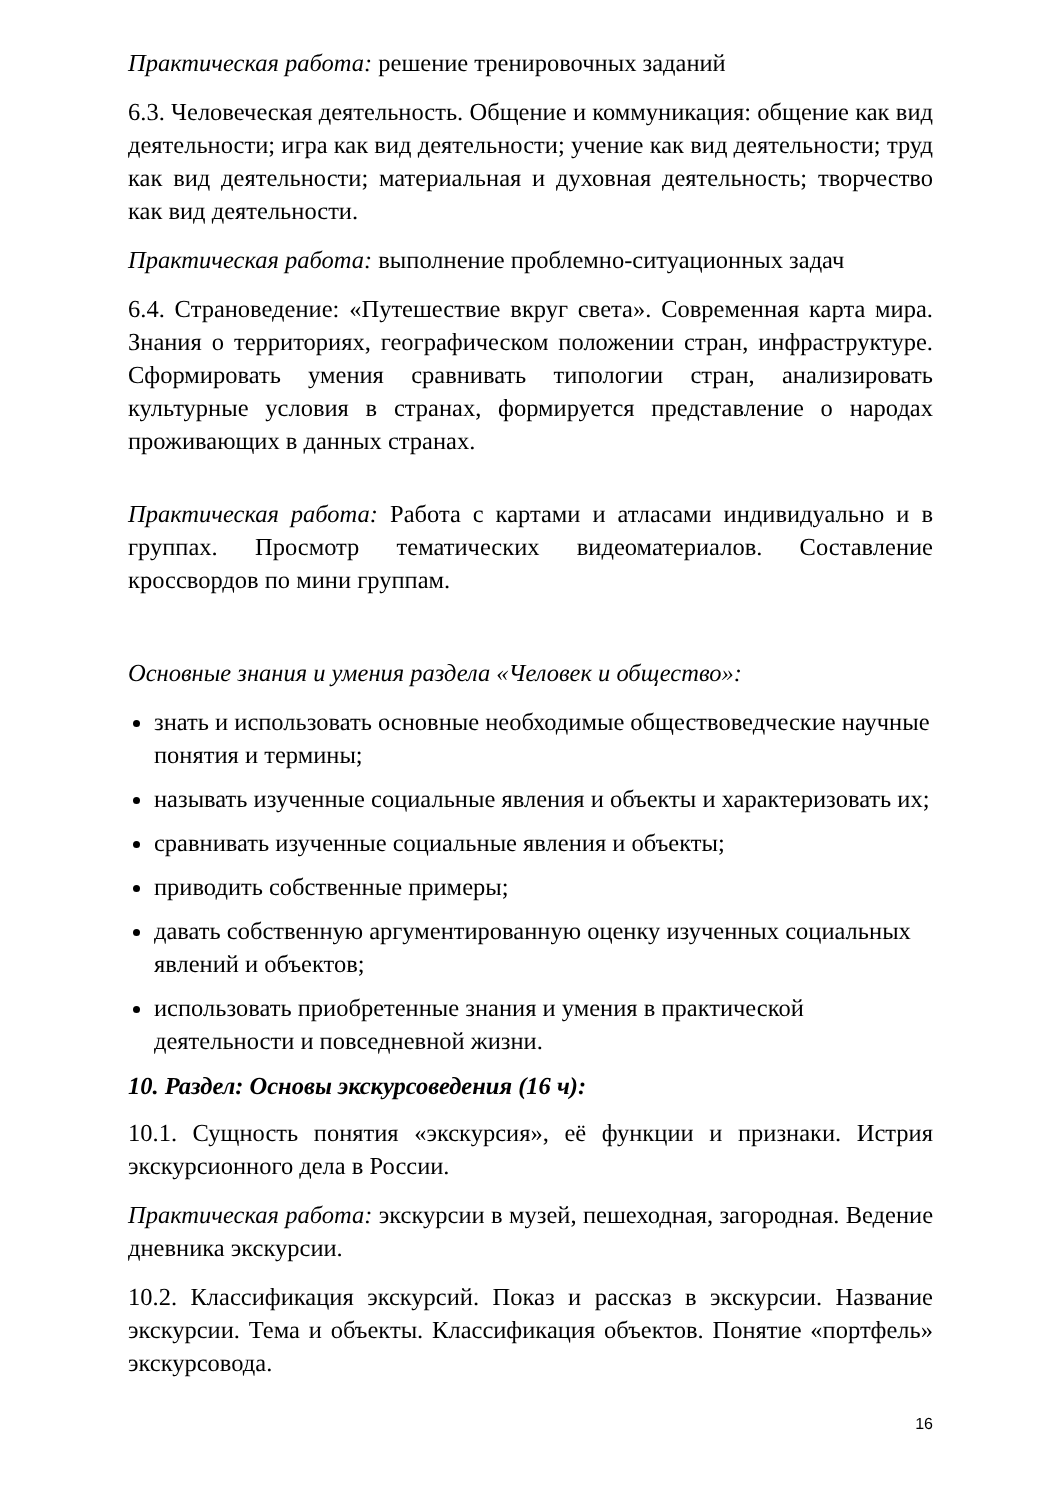Практическая работа: решение тренировочных заданий
6.3. Человеческая деятельность. Общение и коммуникация: общение как вид деятельности; игра как вид деятельности; учение как вид деятельности; труд как вид деятельности; материальная и духовная деятельность; творчество как вид деятельности.
Практическая работа: выполнение проблемно-ситуационных задач
6.4. Страноведение: «Путешествие вкруг света». Современная карта мира. Знания о территориях, географическом положении стран, инфраструктуре. Сформировать умения сравнивать типологии стран, анализировать культурные условия в странах, формируется представление о народах проживающих в данных странах.
Практическая работа: Работа с картами и атласами индивидуально и в группах. Просмотр тематических видеоматериалов. Составление кроссвордов по мини группам.
Основные знания и умения раздела «Человек и общество»:
знать и использовать основные необходимые обществоведческие научные понятия и термины;
называть изученные социальные явления и объекты и характеризовать их;
сравнивать изученные социальные явления и объекты;
приводить собственные примеры;
давать собственную аргументированную оценку изученных социальных явлений и объектов;
использовать приобретенные знания и умения в практической деятельности и повседневной жизни.
10. Раздел: Основы экскурсоведения (16 ч):
10.1. Сущность понятия «экскурсия», её функции и признаки. Истрия экскурсионного дела в России.
Практическая работа: экскурсии в музей, пешеходная, загородная. Ведение дневника экскурсии.
10.2. Классификация экскурсий. Показ и рассказ в экскурсии. Название экскурсии. Тема и объекты. Классификация объектов. Понятие «портфель» экскурсовода.
16